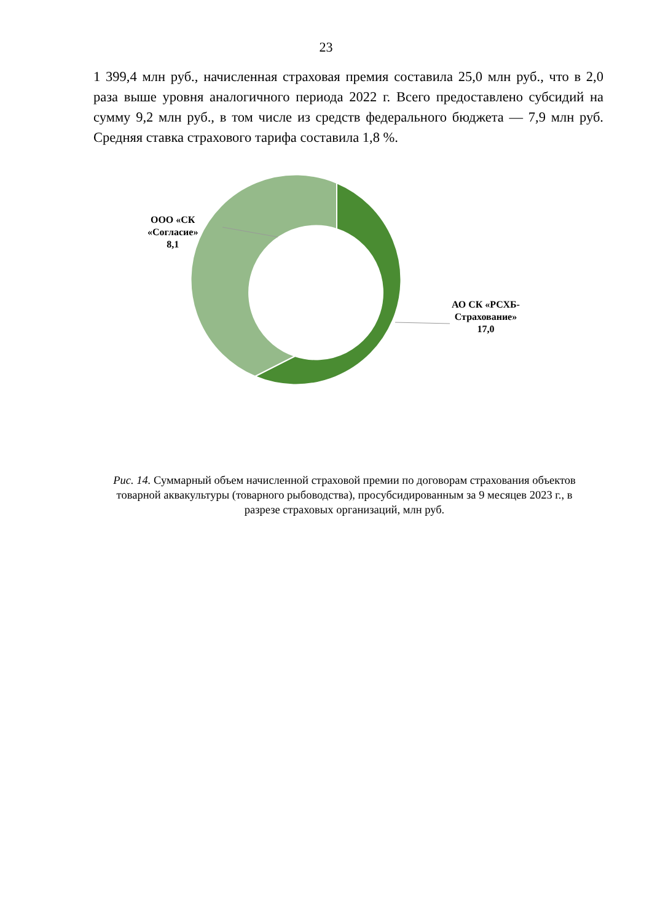23
1 399,4 млн руб., начисленная страховая премия составила 25,0 млн руб., что в 2,0 раза выше уровня аналогичного периода 2022 г. Всего предоставлено субсидий на сумму 9,2 млн руб., в том числе из средств федерального бюджета — 7,9 млн руб. Средняя ставка страхового тарифа составила 1,8 %.
ООО «СК
«Согласие»
8,1
АО СК «РСХБ-
Страхование»
17,0
Рис. 14. Суммарный объем начисленной страховой премии по договорам страхования объектов товарной аквакультуры (товарного рыбоводства), просубсидированным за 9 месяцев 2023 г., в разрезе страховых организаций, млн руб.